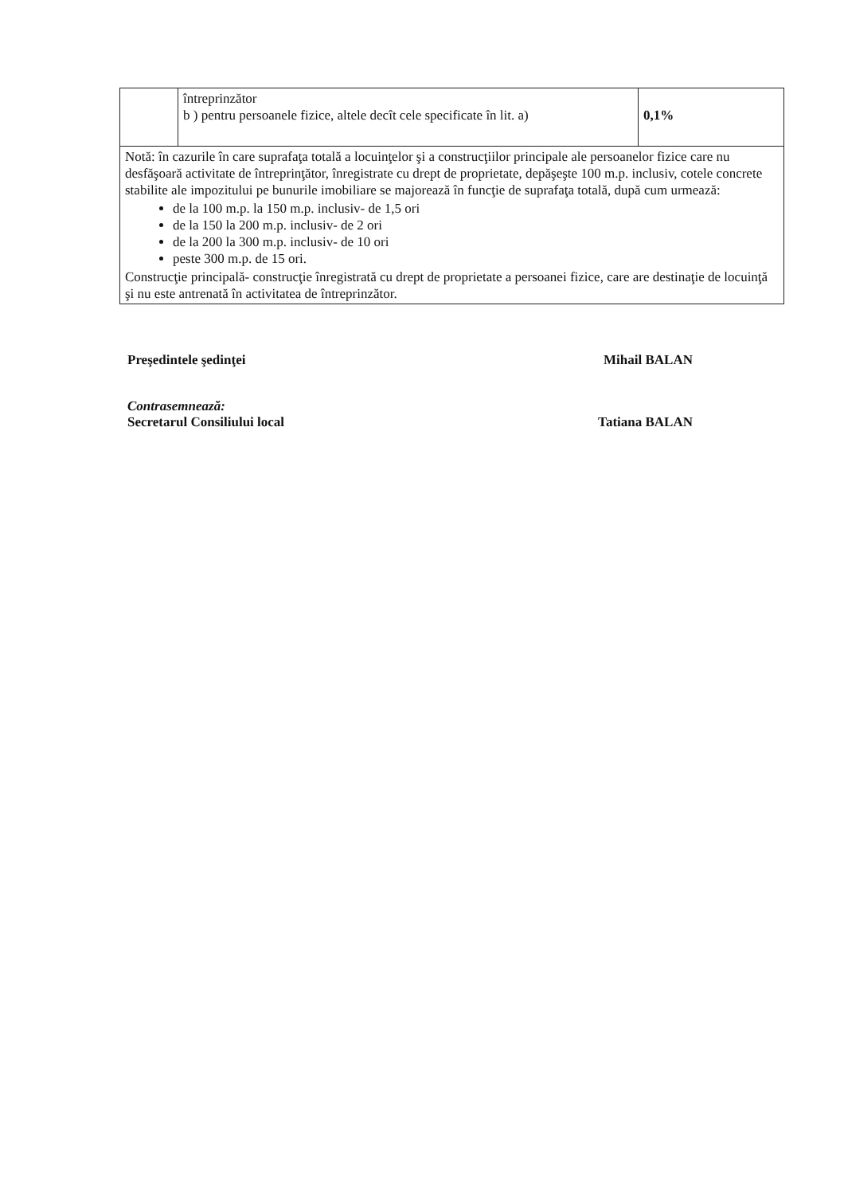| | întreprinzător b ) pentru persoanele fizice, altele decît cele specificate în lit. a) | 0,1% |
| Notă: în cazurile în care suprafaţa totală a locuinţelor şi a construcţiilor principale ale persoanelor fizice care nu desfăşoară activitate de întreprinţător, înregistrate cu drept de proprietate, depăşeşte 100 m.p. inclusiv, cotele concrete stabilite ale impozitului pe bunurile imobiliare se majorează în funcţie de suprafaţa totală, după cum urmează: de la 100 m.p. la 150 m.p. inclusiv- de 1,5 ori de la 150 la 200 m.p. inclusiv- de 2 ori de la 200 la 300 m.p. inclusiv- de 10 ori peste 300 m.p. de 15 ori. Construcţie principală- construcţie înregistrată cu drept de proprietate a persoanei fizice, care are destinaţie de locuinţă şi nu este antrenată în activitatea de întreprinzător. | | |
Preşedintele şedinţei Mihail BALAN
Contrasemnează:
Secretarul Consiliului local Tatiana BALAN